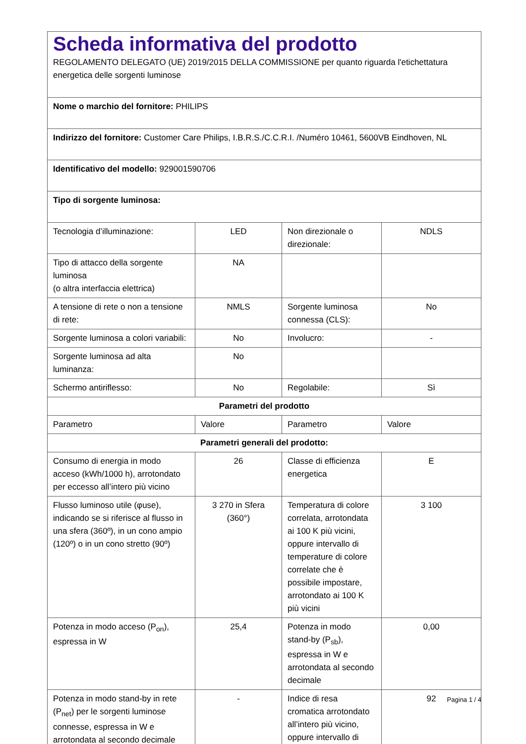| Scheda informativa del prodotto REGOLAMENTO DELEGATO (UE) 2019/2015 DELLA COMMISSIONE per quanto riguarda l'etichettatura energetica delle sorgenti luminose | | | |
| Nome o marchio del fornitore: PHILIPS | | | |
| Indirizzo del fornitore: Customer Care Philips, I.B.R.S./C.C.R.I. /Numéro 10461, 5600VB Eindhoven, NL | | | |
| Identificativo del modello: 929001590706 | | | |
| Tipo di sorgente luminosa: | | | |
| Tecnologia d’illuminazione: | LED | Non direzionale o direzionale: | NDLS |
| Tipo di attacco della sorgente luminosa (o altra interfaccia elettrica) | NA | | |
| A tensione di rete o non a tensione di rete: | NMLS | Sorgente luminosa connessa (CLS): | No |
| Sorgente luminosa a colori variabili: | No | Involucro: | - |
| Sorgente luminosa ad alta luminanza: | No | | |
| Schermo antiriflesso: | No | Regolabile: | Sì |
| Parametri del prodotto | | | |
| Parametro | Valore | Parametro | Valore |
| Parametri generali del prodotto: | | | |
| Consumo di energia in modo acceso (kWh/1000 h), arrotondato per eccesso all’intero più vicino | 26 | Classe di efficienza energetica | E |
| Flusso luminoso utile (φuse), indicando se si riferisce al flusso in una sfera (360º), in un cono ampio (120º) o in un cono stretto (90º) | 3 270 in Sfera (360°) | Temperatura di colore correlata, arrotondata ai 100 K più vicini, oppure intervallo di temperature di colore correlate che è possibile impostare, arrotondato ai 100 K più vicini | 3 100 |
| Potenza in modo acceso (P<sub>on</sub>), espressa in W | 25,4 | Potenza in modo stand-by (P<sub>sb</sub>), espressa in W e arrotondata al secondo decimale | 0,00 |
| Potenza in modo stand-by in rete (P<sub>net</sub>) per le sorgenti luminose connesse, espressa in W e arrotondata al secondo decimale | - | Indice di resa cromatica arrotondato all’intero più vicino, oppure intervallo di | 92 |
Pagina 1 / 4